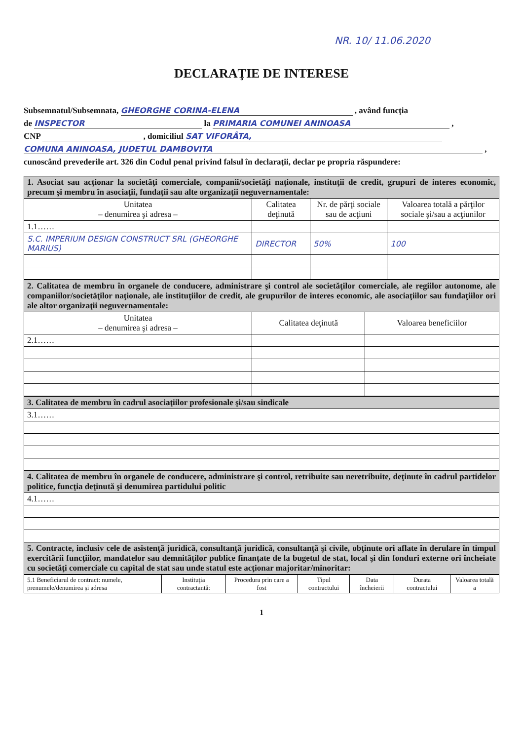NR. 10/ 11.06.2020
DECLARAŢIE DE INTERESE
Subsemnatul/Subsemnata, GHEORGHE CORINA-ELENA , având funcţia
de INSPECTOR la PRIMARIA COMUNEI ANINOASA ,
CNP , domiciliul SAT VIFORÂTA,
COMUNA ANINOASA, JUDETUL DAMBOVITA ,
cunoscând prevederile art. 326 din Codul penal privind falsul în declaraţii, declar pe propria răspundere:
| 1. Asociat sau acţionar la societăţi comerciale, companii/societăţi naţionale, instituţii de credit, grupuri de interes economic, precum şi membru în asociaţii, fundaţii sau alte organizaţii neguvernamentale: | | | |
| Unitatea – denumirea şi adresa – | Calitatea deţinută | Nr. de părţi sociale sau de acţiuni | Valoarea totală a părţilor sociale şi/sau a acţiunilor |
| 1.1…… | | | |
| S.C. IMPERIUM DESIGN CONSTRUCT SRL (GHEORGHE MARIUS) | DIRECTOR | 50% | 100 |
| 2. Calitatea de membru în organele de conducere, administrare şi control ale societăţilor comerciale, ale regiilor autonome, ale companiilor/societăţilor naţionale, ale instituţiilor de credit, ale grupurilor de interes economic, ale asociaţiilor sau fundaţiilor ori ale altor organizaţii neguvernamentale: | | |
| Unitatea – denumirea şi adresa – | Calitatea deţinută | Valoarea beneficiilor |
| 2.1…… | | |
| 3. Calitatea de membru în cadrul asociaţiilor profesionale şi/sau sindicale |
| 3.1…… |
| 4. Calitatea de membru în organele de conducere, administrare şi control, retribuite sau neretribuite, deţinute în cadrul partidelor politice, funcţia deţinută şi denumirea partidului politic |
| 4.1…… |
| 5. Contracte, inclusiv cele de asistenţă juridică, consultanţă juridică, consultanţă şi civile, obţinute ori aflate în derulare în timpul exercitării funcţiilor, mandatelor sau demnităţilor publice finanţate de la bugetul de stat, local şi din fonduri externe ori încheiate cu societăţi comerciale cu capital de stat sau unde statul este acţionar majoritar/minoritar: |
| 5.1 Beneficiarul de contract: numele, prenumele/denumirea şi adresa | Instituţia contractantă: | Procedura prin care a fost | Tipul contractului | Data încheierii | Durata contractului | Valoarea totală a |
| --- | --- | --- | --- | --- | --- | --- |
1